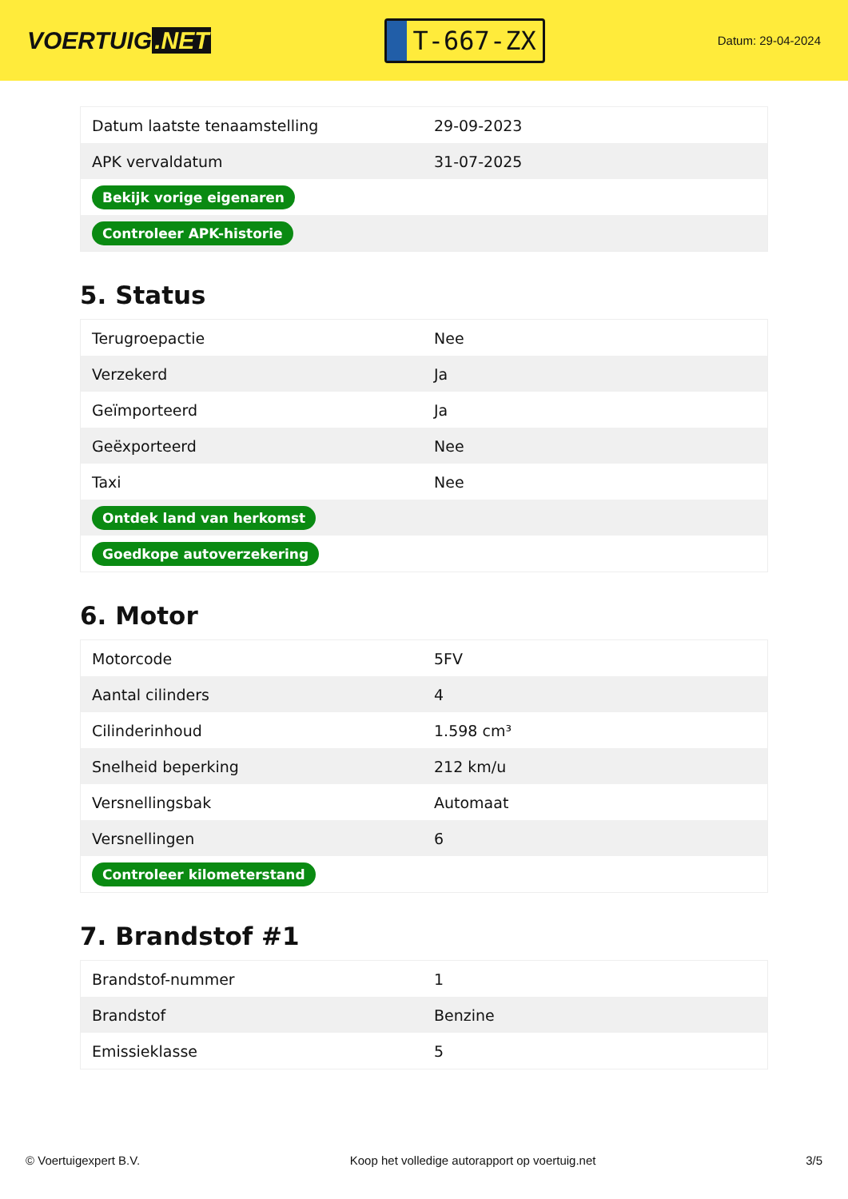VOERTUIG.NET
T-667-ZX
Datum: 29-04-2024
| Datum laatste tenaamstelling | 29-09-2023 |
| APK vervaldatum | 31-07-2025 |
| Bekijk vorige eigenaren | |
| Controleer APK-historie | |
5. Status
| Terugroepactie | Nee |
| Verzekerd | Ja |
| Geïmporteerd | Ja |
| Geëxporteerd | Nee |
| Taxi | Nee |
| Ontdek land van herkomst | |
| Goedkope autoverzekering | |
6. Motor
| Motorcode | 5FV |
| Aantal cilinders | 4 |
| Cilinderinhoud | 1.598 cm³ |
| Snelheid beperking | 212 km/u |
| Versnellingsbak | Automaat |
| Versnellingen | 6 |
| Controleer kilometerstand | |
7. Brandstof #1
| Brandstof-nummer | 1 |
| Brandstof | Benzine |
| Emissieklasse | 5 |
© Voertuigexpert B.V. Koop het volledige autorapport op voertuig.net 3/5